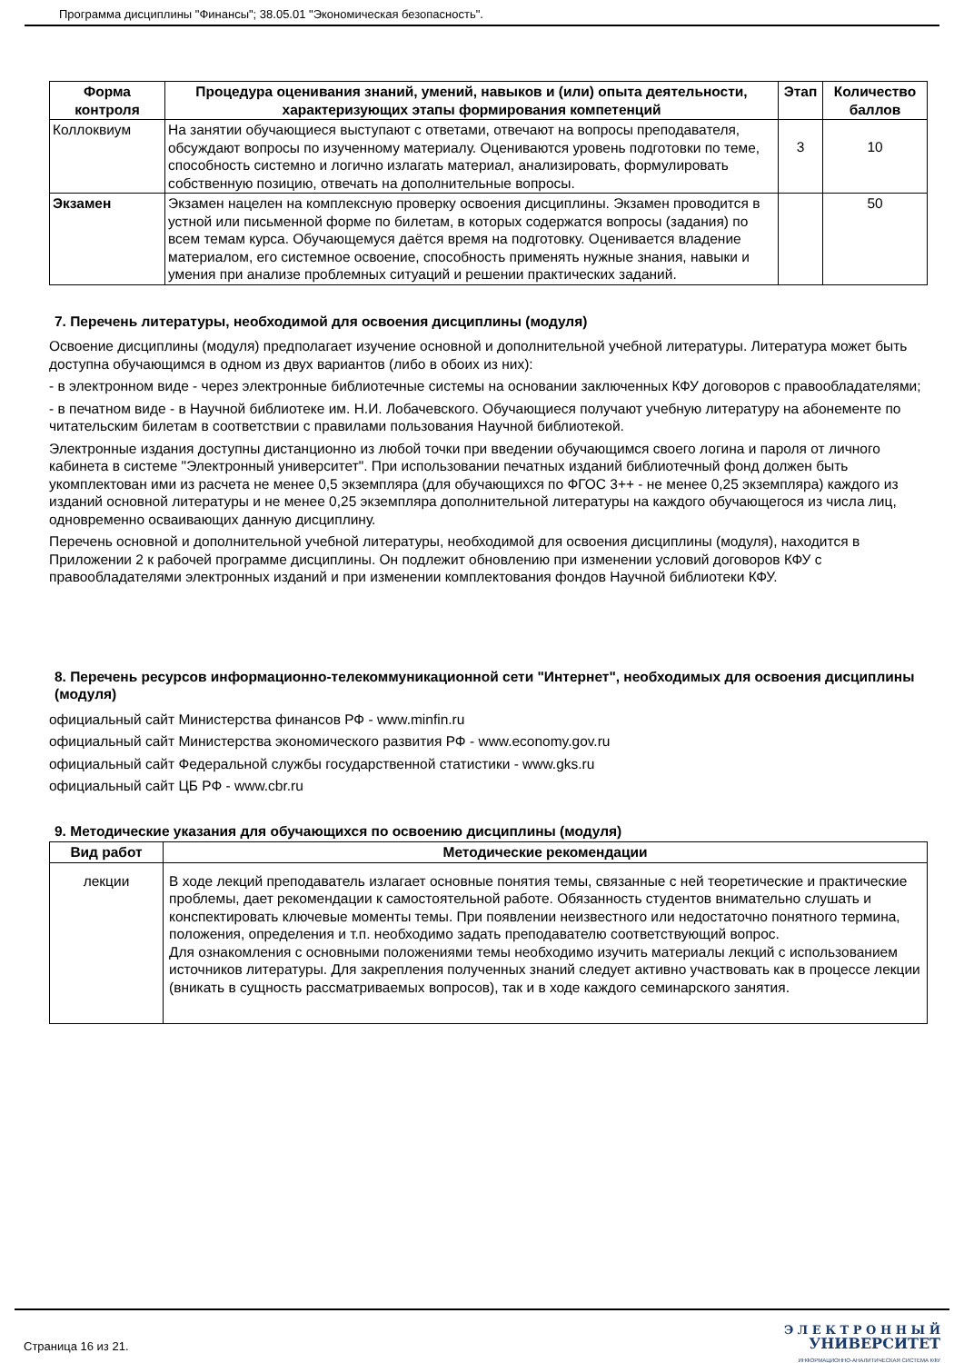Программа дисциплины "Финансы"; 38.05.01 "Экономическая безопасность".
| Форма контроля | Процедура оценивания знаний, умений, навыков и (или) опыта деятельности, характеризующих этапы формирования компетенций | Этап | Количество баллов |
| --- | --- | --- | --- |
| Коллоквиум | На занятии обучающиеся выступают с ответами, отвечают на вопросы преподавателя, обсуждают вопросы по изученному материалу. Оцениваются уровень подготовки по теме, способность системно и логично излагать материал, анализировать, формулировать собственную позицию, отвечать на дополнительные вопросы. | 3 | 10 |
| Экзамен | Экзамен нацелен на комплексную проверку освоения дисциплины. Экзамен проводится в устной или письменной форме по билетам, в которых содержатся вопросы (задания) по всем темам курса. Обучающемуся даётся время на подготовку. Оценивается владение материалом, его системное освоение, способность применять нужные знания, навыки и умения при анализе проблемных ситуаций и решении практических заданий. | | 50 |
7. Перечень литературы, необходимой для освоения дисциплины (модуля)
Освоение дисциплины (модуля) предполагает изучение основной и дополнительной учебной литературы. Литература может быть доступна обучающимся в одном из двух вариантов (либо в обоих из них):
- в электронном виде - через электронные библиотечные системы на основании заключенных КФУ договоров с правообладателями;
- в печатном виде - в Научной библиотеке им. Н.И. Лобачевского. Обучающиеся получают учебную литературу на абонементе по читательским билетам в соответствии с правилами пользования Научной библиотекой.
Электронные издания доступны дистанционно из любой точки при введении обучающимся своего логина и пароля от личного кабинета в системе "Электронный университет". При использовании печатных изданий библиотечный фонд должен быть укомплектован ими из расчета не менее 0,5 экземпляра (для обучающихся по ФГОС 3++ - не менее 0,25 экземпляра) каждого из изданий основной литературы и не менее 0,25 экземпляра дополнительной литературы на каждого обучающегося из числа лиц, одновременно осваивающих данную дисциплину.
Перечень основной и дополнительной учебной литературы, необходимой для освоения дисциплины (модуля), находится в Приложении 2 к рабочей программе дисциплины. Он подлежит обновлению при изменении условий договоров КФУ с правообладателями электронных изданий и при изменении комплектования фондов Научной библиотеки КФУ.
8. Перечень ресурсов информационно-телекоммуникационной сети "Интернет", необходимых для освоения дисциплины (модуля)
официальный сайт Министерства финансов РФ - www.minfin.ru
официальный сайт Министерства экономического развития РФ - www.economy.gov.ru
официальный сайт Федеральной службы государственной статистики - www.gks.ru
официальный сайт ЦБ РФ - www.cbr.ru
9. Методические указания для обучающихся по освоению дисциплины (модуля)
| Вид работ | Методические рекомендации |
| --- | --- |
| лекции | В ходе лекций преподаватель излагает основные понятия темы, связанные с ней теоретические и практические проблемы, дает рекомендации к самостоятельной работе. Обязанность студентов внимательно слушать и конспектировать ключевые моменты темы. При появлении неизвестного или недостаточно понятного термина, положения, определения и т.п. необходимо задать преподавателю соответствующий вопрос. Для ознакомления с основными положениями темы необходимо изучить материалы лекций с использованием источников литературы. Для закрепления полученных знаний следует активно участвовать как в процессе лекции (вникать в сущность рассматриваемых вопросов), так и в ходе каждого семинарского занятия. |
Страница 16 из 21.
Э Л Е К Т Р О Н Н Ы Й
УНИВЕРСИТЕТ
ИНФОРМАЦИОННО-АНАЛИТИЧЕСКАЯ СИСТЕМА КФУ